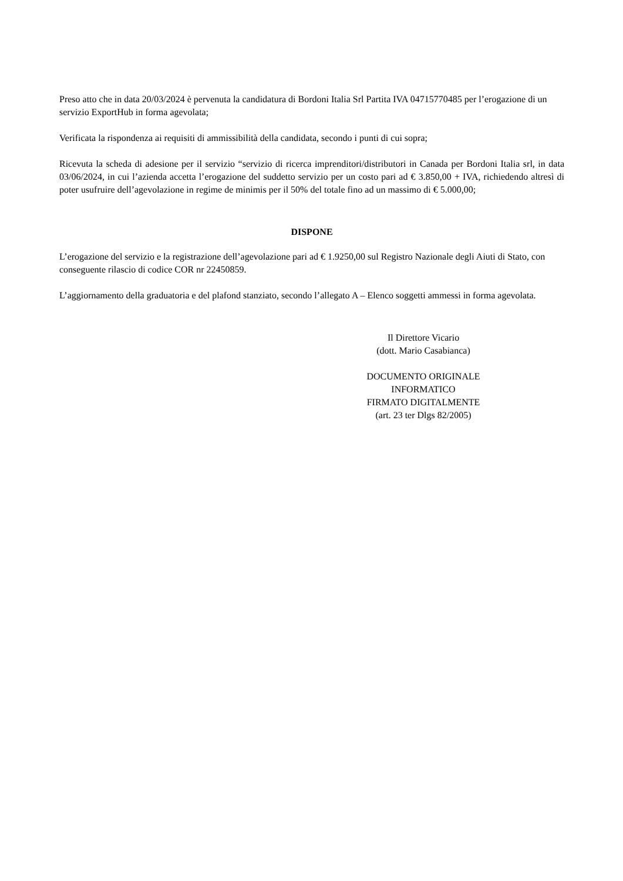Preso atto che in data 20/03/2024 è pervenuta la candidatura di Bordoni Italia Srl Partita IVA 04715770485 per l’erogazione di un servizio ExportHub in forma agevolata;
Verificata la rispondenza ai requisiti di ammissibilità della candidata, secondo i punti di cui sopra;
Ricevuta la scheda di adesione per il servizio “servizio di ricerca imprenditori/distributori in Canada per Bordoni Italia srl, in data 03/06/2024, in cui l’azienda accetta l’erogazione del suddetto servizio per un costo pari ad € 3.850,00 + IVA, richiedendo altresì di poter usufruire dell’agevolazione in regime de minimis per il 50% del totale fino ad un massimo di € 5.000,00;
DISPONE
L’erogazione del servizio e la registrazione dell’agevolazione pari ad € 1.9250,00 sul Registro Nazionale degli Aiuti di Stato, con conseguente rilascio di codice COR nr 22450859.
L’aggiornamento della graduatoria e del plafond stanziato, secondo l’allegato A – Elenco soggetti ammessi in forma agevolata.
Il Direttore Vicario
(dott. Mario Casabianca)
DOCUMENTO ORIGINALE INFORMATICO
FIRMATO DIGITALMENTE
(art. 23 ter Dlgs 82/2005)